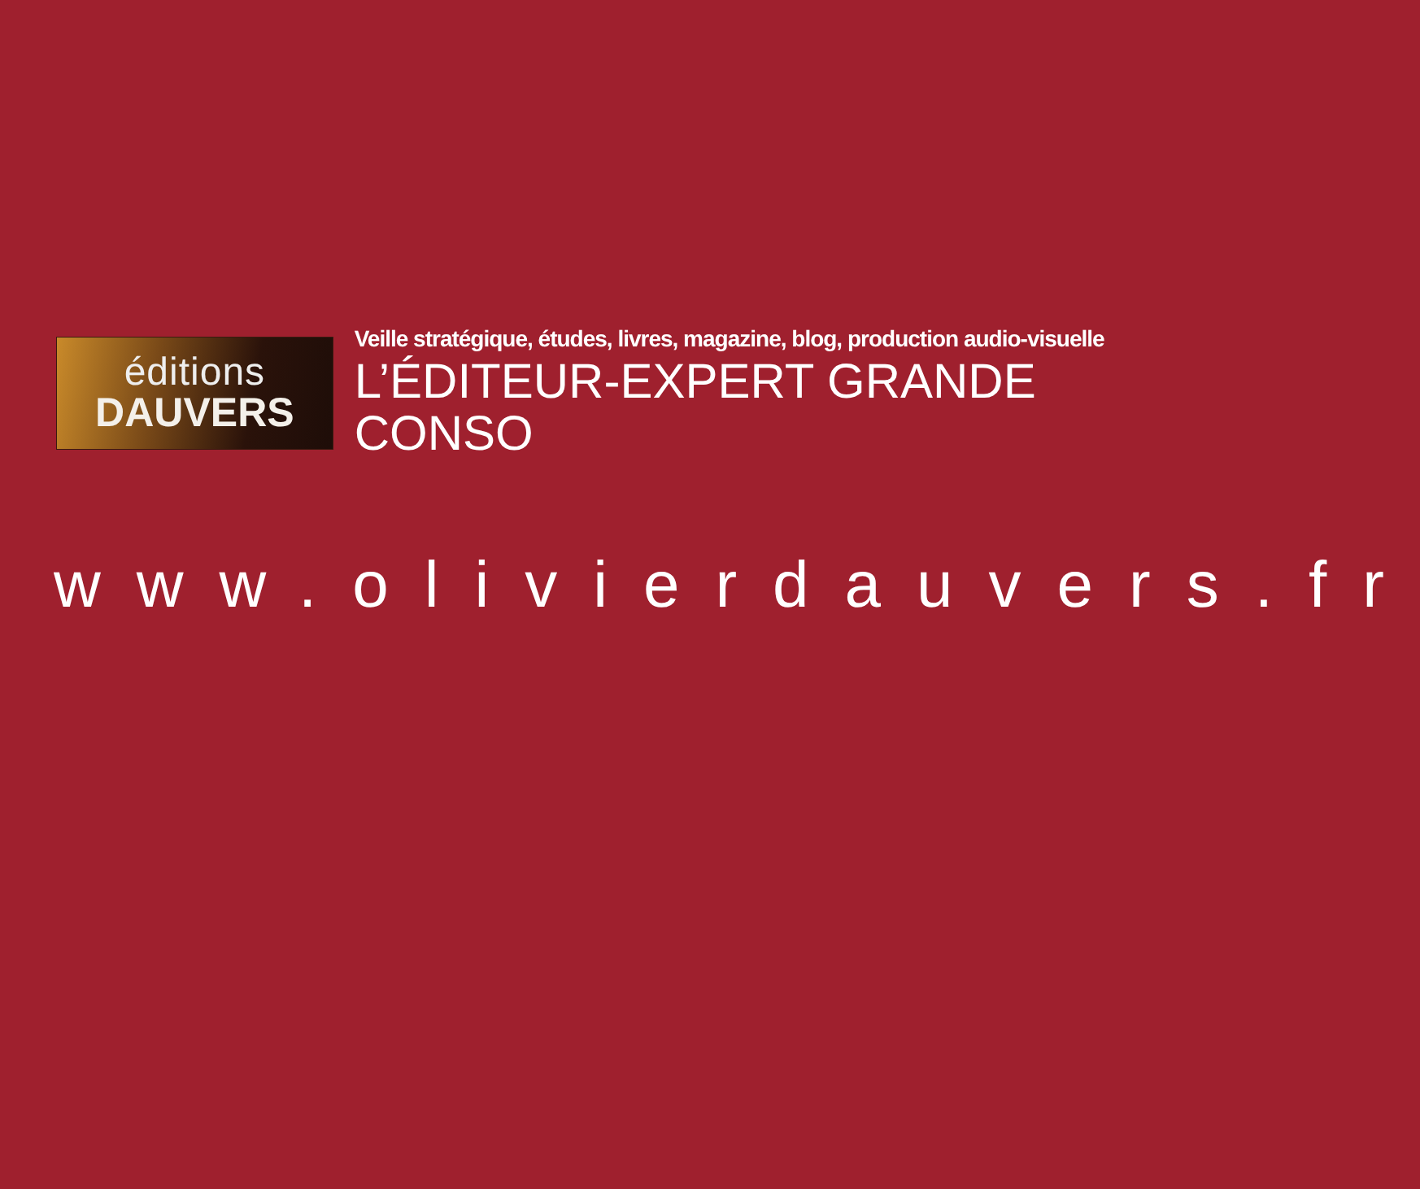éditions
DAUVERS
Veille stratégique, études, livres, magazine, blog, production audio-visuelle
L’ÉDITEUR-EXPERT GRANDE CONSO
www.olivierdauvers.fr